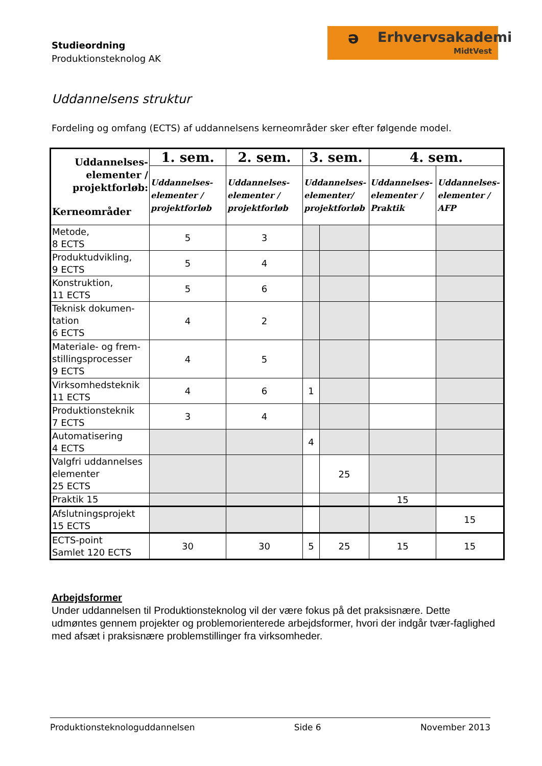Studieordning
Produktionsteknolog AK
ə Erhvervsakademi
MidtVest
Uddannelsens struktur
Fordeling og omfang (ECTS) af uddannelsens kerneområder sker efter følgende model.
| Uddannelses- elementer / projektforløb: Kerneområder | 1. sem. | 2. sem. | 3. sem. | | 4. sem. | |
| --- | --- | --- | --- | --- | --- | --- |
| | Uddannelses- elementer / projektforløb | Uddannelses- elementer / projektforløb | Uddannelses- elementer/ projektforløb | | Uddannelses- elementer / Praktik | Uddannelses- elementer / AFP |
| Metode, 8 ECTS | 5 | 3 | | | | |
| Produktudvikling, 9 ECTS | 5 | 4 | | | | |
| Konstruktion, 11 ECTS | 5 | 6 | | | | |
| Teknisk dokumen- tation 6 ECTS | 4 | 2 | | | | |
| Materiale- og frem- stillingsprocesser 9 ECTS | 4 | 5 | | | | |
| Virksomhedsteknik 11 ECTS | 4 | 6 | 1 | | | |
| Produktionsteknik 7 ECTS | 3 | 4 | | | | |
| Automatisering 4 ECTS | | | 4 | | | |
| Valgfri uddannelses elementer 25 ECTS | | | | 25 | | |
| Praktik 15 | | | | | 15 | |
| Afslutningsprojekt 15 ECTS | | | | | | 15 |
| ECTS-point Samlet 120 ECTS | 30 | 30 | 5 | 25 | 15 | 15 |
Arbejdsformer
Under uddannelsen til Produktionsteknolog vil der være fokus på det praksisnære. Dette udmøntes gennem projekter og problemorienterede arbejdsformer, hvori der indgår tvær-faglighed med afsæt i praksisnære problemstillinger fra virksomheder.
Produktionsteknologuddannelsen Side 6 November 2013